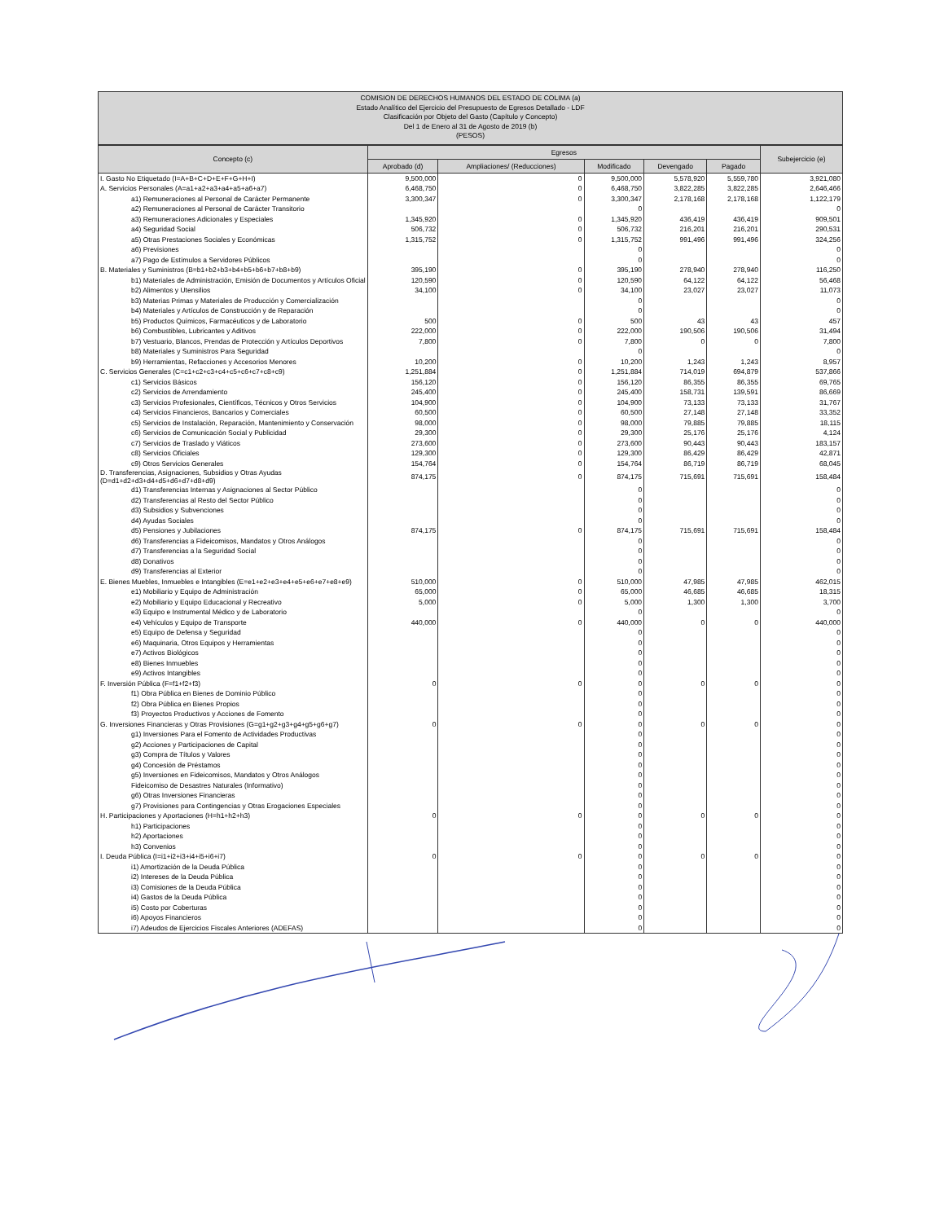COMISION DE DERECHOS HUMANOS DEL ESTADO DE COLIMA (a)
Estado Analítico del Ejercicio del Presupuesto de Egresos Detallado - LDF
Clasificación por Objeto del Gasto (Capítulo y Concepto)
Del 1 de Enero al 31 de Agosto de 2019 (b)
(PESOS)
| Concepto (c) | Egresos | | | | | Subejercicio (e) |
| --- | --- | --- | --- | --- | --- | --- |
| | Aprobado (d) | Ampliaciones/ (Reducciones) | Modificado | Devengado | Pagado | |
| I. Gasto No Etiquetado (I=A+B+C+D+E+F+G+H+I) | 9,500,000 | 0 | 9,500,000 | 5,578,920 | 5,559,780 | 3,921,080 |
| A. Servicios Personales (A=a1+a2+a3+a4+a5+a6+a7) | 6,468,750 | 0 | 6,468,750 | 3,822,285 | 3,822,285 | 2,646,466 |
| a1) Remuneraciones al Personal de Carácter Permanente | 3,300,347 | 0 | 3,300,347 | 2,178,168 | 2,178,168 | 1,122,179 |
| a2) Remuneraciones al Personal de Carácter Transitorio | | | 0 | | | 0 |
| a3) Remuneraciones Adicionales y Especiales | 1,345,920 | 0 | 1,345,920 | 436,419 | 436,419 | 909,501 |
| a4) Seguridad Social | 506,732 | 0 | 506,732 | 216,201 | 216,201 | 290,531 |
| a5) Otras Prestaciones Sociales y Económicas | 1,315,752 | 0 | 1,315,752 | 991,496 | 991,496 | 324,256 |
| a6) Previsiones | | | 0 | | | 0 |
| a7) Pago de Estímulos a Servidores Públicos | | | 0 | | | 0 |
| B. Materiales y Suministros (B=b1+b2+b3+b4+b5+b6+b7+b8+b9) | 395,190 | 0 | 395,190 | 278,940 | 278,940 | 116,250 |
| b1) Materiales de Administración, Emisión de Documentos y Artículos Oficial | 120,590 | 0 | 120,590 | 64,122 | 64,122 | 56,468 |
| b2) Alimentos y Utensilios | 34,100 | 0 | 34,100 | 23,027 | 23,027 | 11,073 |
| b3) Materias Primas y Materiales de Producción y Comercialización | | | 0 | | | 0 |
| b4) Materiales y Artículos de Construcción y de Reparación | | | 0 | | | 0 |
| b5) Productos Químicos, Farmacéuticos y de Laboratorio | 500 | 0 | 500 | 43 | 43 | 457 |
| b6) Combustibles, Lubricantes y Aditivos | 222,000 | 0 | 222,000 | 190,506 | 190,506 | 31,494 |
| b7) Vestuario, Blancos, Prendas de Protección y Artículos Deportivos | 7,800 | 0 | 7,800 | 0 | 0 | 7,800 |
| b8) Materiales y Suministros Para Seguridad | | | 0 | | | 0 |
| b9) Herramientas, Refacciones y Accesorios Menores | 10,200 | 0 | 10,200 | 1,243 | 1,243 | 8,957 |
| C. Servicios Generales (C=c1+c2+c3+c4+c5+c6+c7+c8+c9) | 1,251,884 | 0 | 1,251,884 | 714,019 | 694,879 | 537,866 |
| c1) Servicios Básicos | 156,120 | 0 | 156,120 | 86,355 | 86,355 | 69,765 |
| c2) Servicios de Arrendamiento | 245,400 | 0 | 245,400 | 158,731 | 139,591 | 86,669 |
| c3) Servicios Profesionales, Científicos, Técnicos y Otros Servicios | 104,900 | 0 | 104,900 | 73,133 | 73,133 | 31,767 |
| c4) Servicios Financieros, Bancarios y Comerciales | 60,500 | 0 | 60,500 | 27,148 | 27,148 | 33,352 |
| c5) Servicios de Instalación, Reparación, Mantenimiento y Conservación | 98,000 | 0 | 98,000 | 79,885 | 79,885 | 18,115 |
| c6) Servicios de Comunicación Social y Publicidad | 29,300 | 0 | 29,300 | 25,176 | 25,176 | 4,124 |
| c7) Servicios de Traslado y Viáticos | 273,600 | 0 | 273,600 | 90,443 | 90,443 | 183,157 |
| c8) Servicios Oficiales | 129,300 | 0 | 129,300 | 86,429 | 86,429 | 42,871 |
| c9) Otros Servicios Generales | 154,764 | 0 | 154,764 | 86,719 | 86,719 | 68,045 |
| D. Transferencias, Asignaciones, Subsidios y Otras Ayudas (D=d1+d2+d3+d4+d5+d6+d7+d8+d9) | 874,175 | 0 | 874,175 | 715,691 | 715,691 | 158,484 |
| d1) Transferencias Internas y Asignaciones al Sector Público | | | 0 | | | 0 |
| d2) Transferencias al Resto del Sector Público | | | 0 | | | 0 |
| d3) Subsidios y Subvenciones | | | 0 | | | 0 |
| d4) Ayudas Sociales | | | 0 | | | 0 |
| d5) Pensiones y Jubilaciones | 874,175 | 0 | 874,175 | 715,691 | 715,691 | 158,484 |
| d6) Transferencias a Fideicomisos, Mandatos y Otros Análogos | | | 0 | | | 0 |
| d7) Transferencias a la Seguridad Social | | | 0 | | | 0 |
| d8) Donativos | | | 0 | | | 0 |
| d9) Transferencias al Exterior | | | 0 | | | 0 |
| E. Bienes Muebles, Inmuebles e Intangibles (E=e1+e2+e3+e4+e5+e6+e7+e8+e9) | 510,000 | 0 | 510,000 | 47,985 | 47,985 | 462,015 |
| e1) Mobiliario y Equipo de Administración | 65,000 | 0 | 65,000 | 46,685 | 46,685 | 18,315 |
| e2) Mobiliario y Equipo Educacional y Recreativo | 5,000 | 0 | 5,000 | 1,300 | 1,300 | 3,700 |
| e3) Equipo e Instrumental Médico y de Laboratorio | | | 0 | | | 0 |
| e4) Vehículos y Equipo de Transporte | 440,000 | 0 | 440,000 | 0 | 0 | 440,000 |
| e5) Equipo de Defensa y Seguridad | | | 0 | | | 0 |
| e6) Maquinaria, Otros Equipos y Herramientas | | | 0 | | | 0 |
| e7) Activos Biológicos | | | 0 | | | 0 |
| e8) Bienes Inmuebles | | | 0 | | | 0 |
| e9) Activos Intangibles | | | 0 | | | 0 |
| F. Inversión Pública (F=f1+f2+f3) | 0 | 0 | 0 | 0 | 0 | 0 |
| f1) Obra Pública en Bienes de Dominio Público | | | 0 | | | 0 |
| f2) Obra Pública en Bienes Propios | | | 0 | | | 0 |
| f3) Proyectos Productivos y Acciones de Fomento | | | 0 | | | 0 |
| G. Inversiones Financieras y Otras Provisiones (G=g1+g2+g3+g4+g5+g6+g7) | 0 | 0 | 0 | 0 | 0 | 0 |
| g1) Inversiones Para el Fomento de Actividades Productivas | | | 0 | | | 0 |
| g2) Acciones y Participaciones de Capital | | | 0 | | | 0 |
| g3) Compra de Títulos y Valores | | | 0 | | | 0 |
| g4) Concesión de Préstamos | | | 0 | | | 0 |
| g5) Inversiones en Fideicomisos, Mandatos y Otros Análogos | | | 0 | | | 0 |
| Fideicomiso de Desastres Naturales (Informativo) | | | 0 | | | 0 |
| g6) Otras Inversiones Financieras | | | 0 | | | 0 |
| g7) Provisiones para Contingencias y Otras Erogaciones Especiales | | | 0 | | | 0 |
| H. Participaciones y Aportaciones (H=h1+h2+h3) | 0 | 0 | 0 | 0 | 0 | 0 |
| h1) Participaciones | | | 0 | | | 0 |
| h2) Aportaciones | | | 0 | | | 0 |
| h3) Convenios | | | 0 | | | 0 |
| I. Deuda Pública (I=i1+i2+i3+i4+i5+i6+i7) | 0 | 0 | 0 | 0 | 0 | 0 |
| i1) Amortización de la Deuda Pública | | | 0 | | | 0 |
| i2) Intereses de la Deuda Pública | | | 0 | | | 0 |
| i3) Comisiones de la Deuda Pública | | | 0 | | | 0 |
| i4) Gastos de la Deuda Pública | | | 0 | | | 0 |
| i5) Costo por Coberturas | | | 0 | | | 0 |
| i6) Apoyos Financieros | | | 0 | | | 0 |
| i7) Adeudos de Ejercicios Fiscales Anteriores (ADEFAS) | | | 0 | | | 0 |